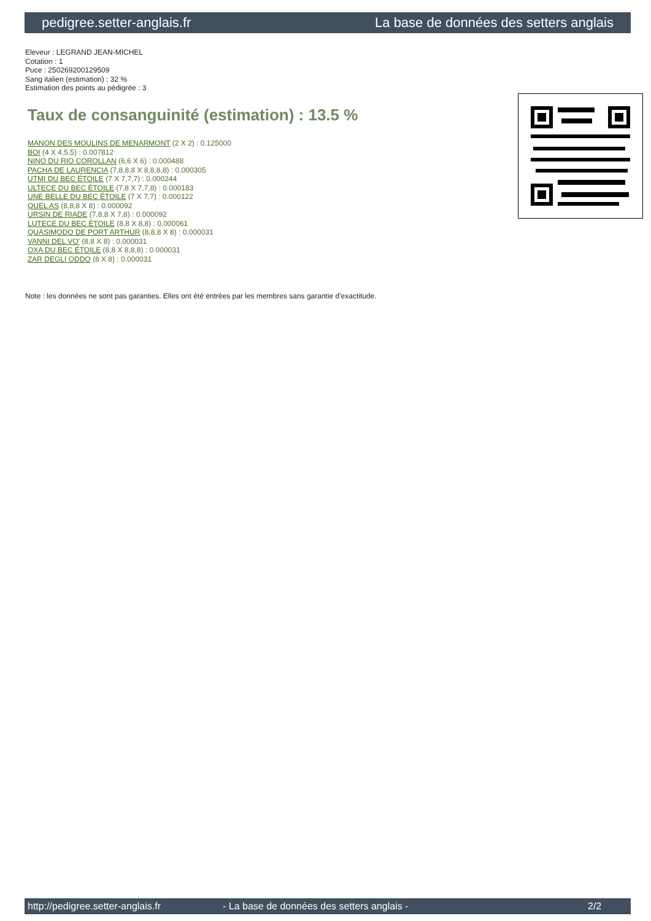pedigree.setter-anglais.fr La base de données des setters anglais
Eleveur : LEGRAND JEAN-MICHEL
Cotation : 1
Puce : 250269200129509
Sang italien (estimation) : 32 %
Estimation des points au pédigrée : 3
Taux de consanguinité (estimation) : 13.5 %
MANON DES MOULINS DE MENARMONT (2 X 2) : 0.125000
BOI (4 X 4,5,5) : 0.007812
NINO DU RIO COROLLAN (6,6 X 6) : 0.000488
PACHA DE LAURENCIA (7,8,8,8 X 8,8,8,8) : 0.000305
UTMI DU BEC ÉTOILE (7 X 7,7,7) : 0.000244
ULTECE DU BEC ÉTOILE (7,8 X 7,7,8) : 0.000183
UNE BELLE DU BEC ÉTOILE (7 X 7,7) : 0.000122
QUEL AS (8,8,8 X 8) : 0.000092
URSIN DE RIADE (7,8,8 X 7,8) : 0.000092
LUTECE DU BEC ÉTOILE (8,8 X 8,8) : 0.000061
QUASIMODO DE PORT ARTHUR (8,8,8 X 8) : 0.000031
VANNI DEL VO' (8,8 X 8) : 0.000031
OXA DU BEC ÉTOILE (8,8 X 8,8,8) : 0.000031
ZAR DEGLI ODDO (8 X 8) : 0.000031
Note : les données ne sont pas garanties. Elles ont été entrées par les membres sans garantie d'exactitude.
http://pedigree.setter-anglais.fr - La base de données des setters anglais - 2/2